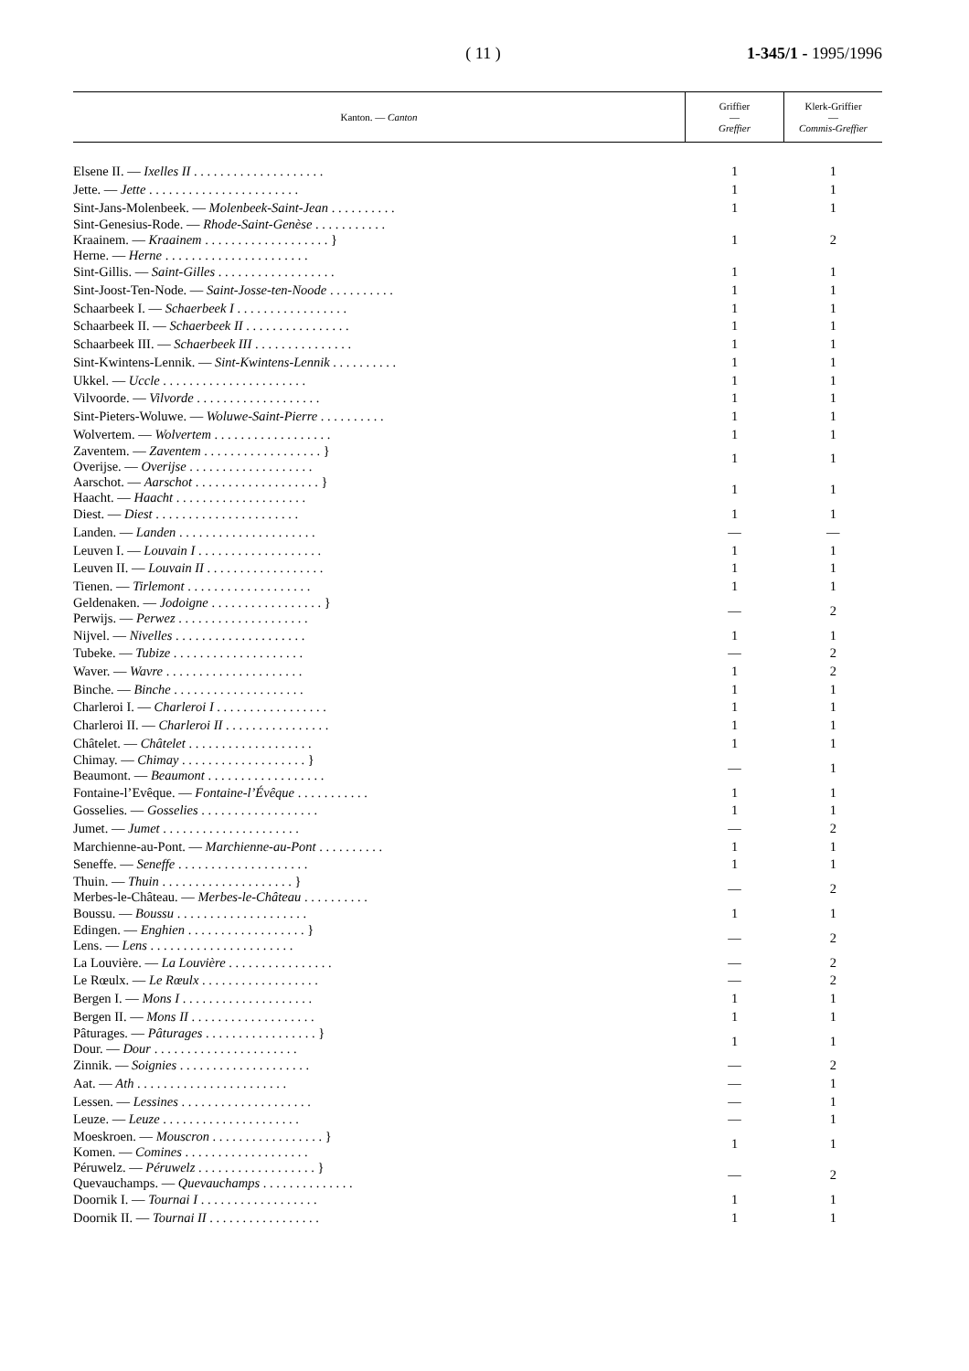( 11 ) 1-345/1 - 1995/1996
| Kanton. — Canton | Griffier — Greffier | Klerk-Griffier — Commis-Greffier |
| --- | --- | --- |
| Elsene II. — Ixelles II . . . . . . . . . . . . . . . . . . . . | 1 | 1 |
| Jette. — Jette . . . . . . . . . . . . . . . . . . . . . . . | 1 | 1 |
| Sint-Jans-Molenbeek. — Molenbeek-Saint-Jean . . . . . . . . . . | 1 | 1 |
| Sint-Genesius-Rode. — Rhode-Saint-Genèse . . . . . . . . . . . Kraainem. — Kraainem . . . . . . . . . . . . . . . . . . . } Herne. — Herne . . . . . . . . . . . . . . . . . . . . . . | 1 | 2 |
| Sint-Gillis. — Saint-Gilles . . . . . . . . . . . . . . . . . . | 1 | 1 |
| Sint-Joost-Ten-Node. — Saint-Josse-ten-Noode . . . . . . . . . . | 1 | 1 |
| Schaarbeek I. — Schaerbeek I . . . . . . . . . . . . . . . . . | 1 | 1 |
| Schaarbeek II. — Schaerbeek II . . . . . . . . . . . . . . . . | 1 | 1 |
| Schaarbeek III. — Schaerbeek III . . . . . . . . . . . . . . . | 1 | 1 |
| Sint-Kwintens-Lennik. — Sint-Kwintens-Lennik . . . . . . . . . . | 1 | 1 |
| Ukkel. — Uccle . . . . . . . . . . . . . . . . . . . . . . | 1 | 1 |
| Vilvoorde. — Vilvorde . . . . . . . . . . . . . . . . . . . | 1 | 1 |
| Sint-Pieters-Woluwe. — Woluwe-Saint-Pierre . . . . . . . . . . | 1 | 1 |
| Wolvertem. — Wolvertem . . . . . . . . . . . . . . . . . . | 1 | 1 |
| Zaventem. — Zaventem . . . . . . . . . . . . . . . . . . } Overijse. — Overijse . . . . . . . . . . . . . . . . . . . | 1 | 1 |
| Aarschot. — Aarschot . . . . . . . . . . . . . . . . . . . } Haacht. — Haacht . . . . . . . . . . . . . . . . . . . . | 1 | 1 |
| Diest. — Diest . . . . . . . . . . . . . . . . . . . . . . | 1 | 1 |
| Landen. — Landen . . . . . . . . . . . . . . . . . . . . . | — | — |
| Leuven I. — Louvain I . . . . . . . . . . . . . . . . . . . | 1 | 1 |
| Leuven II. — Louvain II . . . . . . . . . . . . . . . . . . | 1 | 1 |
| Tienen. — Tirlemont . . . . . . . . . . . . . . . . . . . | 1 | 1 |
| Geldenaken. — Jodoigne . . . . . . . . . . . . . . . . . } Perwijs. — Perwez . . . . . . . . . . . . . . . . . . . . | — | 2 |
| Nijvel. — Nivelles . . . . . . . . . . . . . . . . . . . . | 1 | 1 |
| Tubeke. — Tubize . . . . . . . . . . . . . . . . . . . . | — | 2 |
| Waver. — Wavre . . . . . . . . . . . . . . . . . . . . . | 1 | 2 |
| Binche. — Binche . . . . . . . . . . . . . . . . . . . . | 1 | 1 |
| Charleroi I. — Charleroi I . . . . . . . . . . . . . . . . . | 1 | 1 |
| Charleroi II. — Charleroi II . . . . . . . . . . . . . . . . | 1 | 1 |
| Châtelet. — Châtelet . . . . . . . . . . . . . . . . . . . | 1 | 1 |
| Chimay. — Chimay . . . . . . . . . . . . . . . . . . . } Beaumont. — Beaumont . . . . . . . . . . . . . . . . . . | — | 1 |
| Fontaine-l’Evêque. — Fontaine-l’Évêque . . . . . . . . . . . | 1 | 1 |
| Gosselies. — Gosselies . . . . . . . . . . . . . . . . . . | 1 | 1 |
| Jumet. — Jumet . . . . . . . . . . . . . . . . . . . . . | — | 2 |
| Marchienne-au-Pont. — Marchienne-au-Pont . . . . . . . . . . | 1 | 1 |
| Seneffe. — Seneffe . . . . . . . . . . . . . . . . . . . . | 1 | 1 |
| Thuin. — Thuin . . . . . . . . . . . . . . . . . . . . } Merbes-le-Château. — Merbes-le-Château . . . . . . . . . . | — | 2 |
| Boussu. — Boussu . . . . . . . . . . . . . . . . . . . . | 1 | 1 |
| Edingen. — Enghien . . . . . . . . . . . . . . . . . . } Lens. — Lens . . . . . . . . . . . . . . . . . . . . . . | — | 2 |
| La Louvière. — La Louvière . . . . . . . . . . . . . . . . | — | 2 |
| Le Rœulx. — Le Rœulx . . . . . . . . . . . . . . . . . . | — | 2 |
| Bergen I. — Mons I . . . . . . . . . . . . . . . . . . . . | 1 | 1 |
| Bergen II. — Mons II . . . . . . . . . . . . . . . . . . . | 1 | 1 |
| Pâturages. — Pâturages . . . . . . . . . . . . . . . . . } Dour. — Dour . . . . . . . . . . . . . . . . . . . . . . | 1 | 1 |
| Zinnik. — Soignies . . . . . . . . . . . . . . . . . . . . | — | 2 |
| Aat. — Ath . . . . . . . . . . . . . . . . . . . . . . . | — | 1 |
| Lessen. — Lessines . . . . . . . . . . . . . . . . . . . . | — | 1 |
| Leuze. — Leuze . . . . . . . . . . . . . . . . . . . . . | — | 1 |
| Moeskroen. — Mouscron . . . . . . . . . . . . . . . . . } Komen. — Comines . . . . . . . . . . . . . . . . . . . | 1 | 1 |
| Péruwelz. — Péruwelz . . . . . . . . . . . . . . . . . . } Quevauchamps. — Quevauchamps . . . . . . . . . . . . . . | — | 2 |
| Doornik I. — Tournai I . . . . . . . . . . . . . . . . . . | 1 | 1 |
| Doornik II. — Tournai II . . . . . . . . . . . . . . . . . | 1 | 1 |